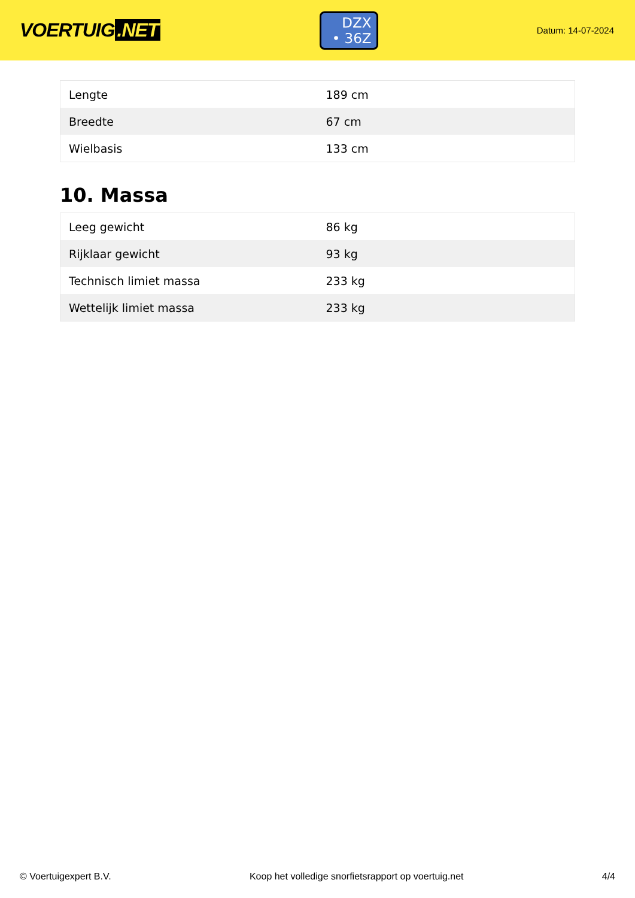VOERTUIG.NET
DZX
• 36Z
Datum: 14-07-2024
| Lengte | 189 cm |
| Breedte | 67 cm |
| Wielbasis | 133 cm |
10. Massa
| Leeg gewicht | 86 kg |
| Rijklaar gewicht | 93 kg |
| Technisch limiet massa | 233 kg |
| Wettelijk limiet massa | 233 kg |
© Voertuigexpert B.V. Koop het volledige snorfietsrapport op voertuig.net 4/4